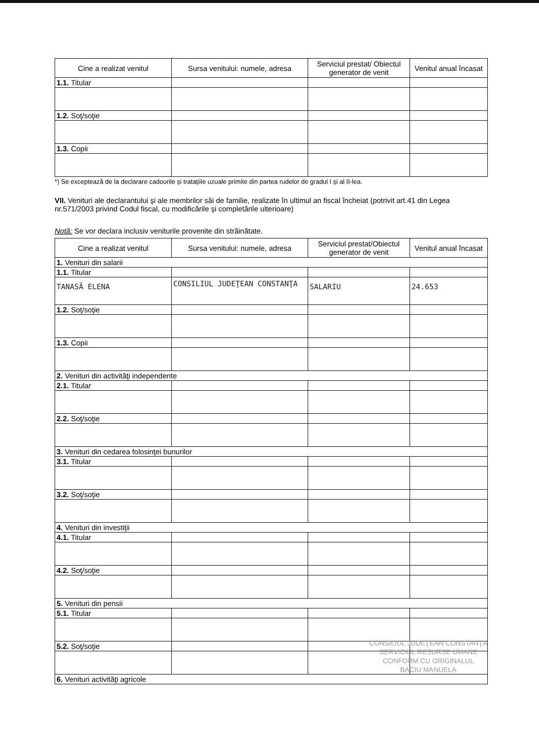| Cine a realizat venitul | Sursa venitului: numele, adresa | Serviciul prestat/ Obiectul generator de venit | Venitul anual încasat |
| --- | --- | --- | --- |
| 1.1. Titular | | | |
| 1.2. Soţ/soţie | | | |
| 1.3. Copii | | | |
*) Se exceptează de la declarare cadourile şi trataţiile uzuale primite din partea rudelor de gradul I şi al II-lea.
VII. Venituri ale declarantului şi ale membrilor săi de familie, realizate în ultimul an fiscal încheiat (potrivit art.41 din Legea nr.571/2003 privind Codul fiscal, cu modificările şi completările ulterioare)
Notă: Se vor declara inclusiv veniturile provenite din străinătate.
| Cine a realizat venitul | Sursa venitului: numele, adresa | Serviciul prestat/Obiectul generator de venit | Venitul anual încasat |
| --- | --- | --- | --- |
| 1. Venituri din salarii | | | |
| 1.1. Titular | | | |
| TANASĂ ELENA | CONSILIUL JUDEŢEAN CONSTANŢA | SALARIU | 24.653 |
| 1.2. Soţ/soţie | | | |
| 1.3. Copii | | | |
| 2. Venituri din activităţi independente | | | |
| 2.1. Titular | | | |
| 2.2. Soţ/soţie | | | |
| 3. Venituri din cedarea folosinţei bunurilor | | | |
| 3.1. Titular | | | |
| 3.2. Soţ/soţie | | | |
| 4. Venituri din investiţii | | | |
| 4.1. Titular | | | |
| 4.2. Soţ/soţie | | | |
| 5. Venituri din pensii | | | |
| 5.1. Titular | | | |
| 5.2. Soţ/soţie | | | |
| 6. Venituri activităţi agricole | | | |
CONSILIUL JUDEŢEAN CONSTANŢA
SERVICIUL RESURSE UMANE
CONFORM CU ORIGINALUL
BACIU MANUELA